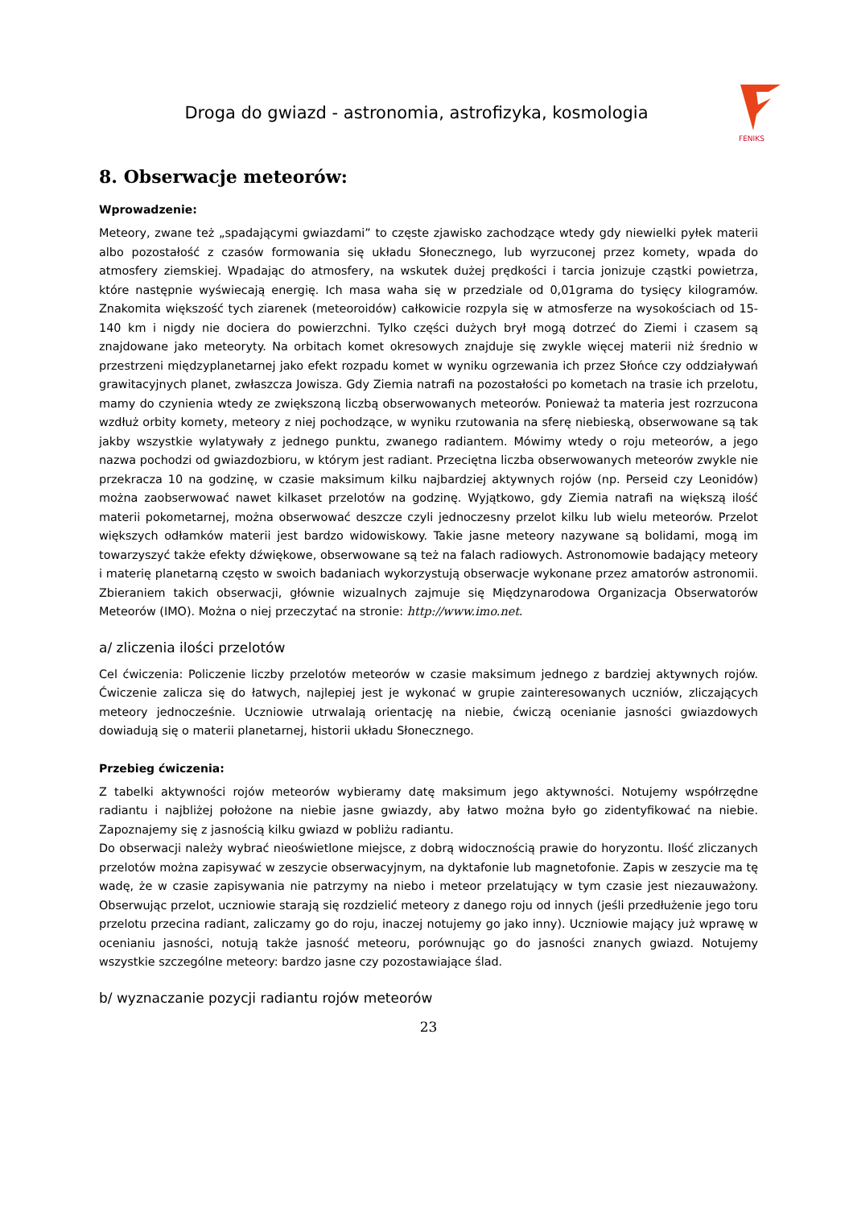FENIKS
Droga do gwiazd - astronomia, astrofizyka, kosmologia
8. Obserwacje meteorów:
Wprowadzenie:
Meteory, zwane też „spadającymi gwiazdami” to częste zjawisko zachodzące wtedy gdy niewielki pyłek materii albo pozostałość z czasów formowania się układu Słonecznego, lub wyrzuconej przez komety, wpada do atmosfery ziemskiej. Wpadając do atmosfery, na wskutek dużej prędkości i tarcia jonizuje cząstki powietrza, które następnie wyświecają energię. Ich masa waha się w przedziale od 0,01grama do tysięcy kilogramów. Znakomita większość tych ziarenek (meteoroidów) całkowicie rozpyla się w atmosferze na wysokościach od 15-140 km i nigdy nie dociera do powierzchni. Tylko części dużych brył mogą dotrzeć do Ziemi i czasem są znajdowane jako meteoryty. Na orbitach komet okresowych znajduje się zwykle więcej materii niż średnio w przestrzeni międzyplanetarnej jako efekt rozpadu komet w wyniku ogrzewania ich przez Słońce czy oddziaływań grawitacyjnych planet, zwłaszcza Jowisza. Gdy Ziemia natrafi na pozostałości po kometach na trasie ich przelotu, mamy do czynienia wtedy ze zwiększoną liczbą obserwowanych meteorów. Ponieważ ta materia jest rozrzucona wzdłuż orbity komety, meteory z niej pochodzące, w wyniku rzutowania na sferę niebieską, obserwowane są tak jakby wszystkie wylatywały z jednego punktu, zwanego radiantem. Mówimy wtedy o roju meteorów, a jego nazwa pochodzi od gwiazdozbioru, w którym jest radiant. Przeciętna liczba obserwowanych meteorów zwykle nie przekracza 10 na godzinę, w czasie maksimum kilku najbardziej aktywnych rojów (np. Perseid czy Leonidów) można zaobserwować nawet kilkaset przelotów na godzinę. Wyjątkowo, gdy Ziemia natrafi na większą ilość materii pokometarnej, można obserwować deszcze czyli jednoczesny przelot kilku lub wielu meteorów. Przelot większych odłamków materii jest bardzo widowiskowy. Takie jasne meteory nazywane są bolidami, mogą im towarzyszyć także efekty dźwiękowe, obserwowane są też na falach radiowych. Astronomowie badający meteory i materię planetarną często w swoich badaniach wykorzystują obserwacje wykonane przez amatorów astronomii. Zbieraniem takich obserwacji, głównie wizualnych zajmuje się Międzynarodowa Organizacja Obserwatorów Meteorów (IMO). Można o niej przeczytać na stronie: http://www.imo.net.
a/ zliczenia ilości przelotów
Cel ćwiczenia: Policzenie liczby przelotów meteorów w czasie maksimum jednego z bardziej aktywnych rojów. Ćwiczenie zalicza się do łatwych, najlepiej jest je wykonać w grupie zainteresowanych uczniów, zliczających meteory jednocześnie. Uczniowie utrwalają orientację na niebie, ćwiczą ocenianie jasności gwiazdowych dowiadują się o materii planetarnej, historii układu Słonecznego.
Przebieg ćwiczenia:
Z tabelki aktywności rojów meteorów wybieramy datę maksimum jego aktywności. Notujemy współrzędne radiantu i najbliżej położone na niebie jasne gwiazdy, aby łatwo można było go zidentyfikować na niebie. Zapoznajemy się z jasnością kilku gwiazd w pobliżu radiantu.
Do obserwacji należy wybrać nieoświetlone miejsce, z dobrą widocznością prawie do horyzontu. Ilość zliczanych przelotów można zapisywać w zeszycie obserwacyjnym, na dyktafonie lub magnetofonie. Zapis w zeszycie ma tę wadę, że w czasie zapisywania nie patrzymy na niebo i meteor przelatujący w tym czasie jest niezauważony. Obserwując przelot, uczniowie starają się rozdzielić meteory z danego roju od innych (jeśli przedłużenie jego toru przelotu przecina radiant, zaliczamy go do roju, inaczej notujemy go jako inny). Uczniowie mający już wprawę w ocenianiu jasności, notują także jasność meteoru, porównując go do jasności znanych gwiazd. Notujemy wszystkie szczególne meteory: bardzo jasne czy pozostawiające ślad.
b/ wyznaczanie pozycji radiantu rojów meteorów
23